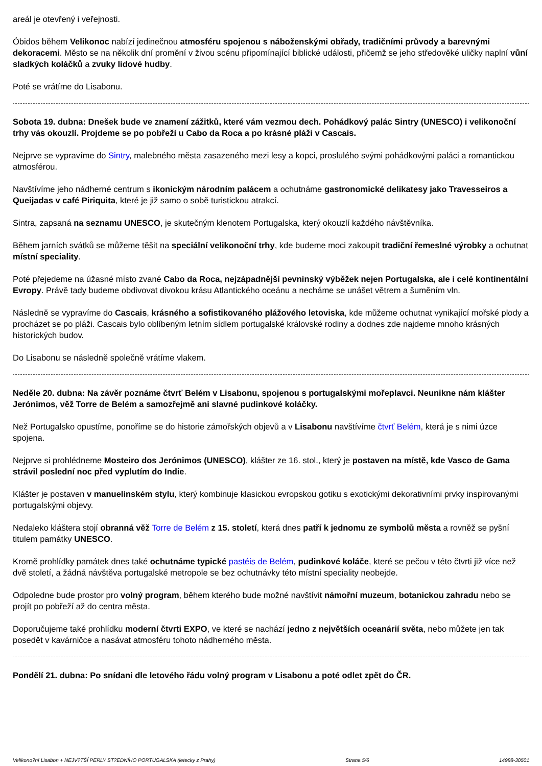areál je otevřený i veřejnosti.
Óbidos během Velikonoc nabízí jedinečnou atmosféru spojenou s náboženskými obřady, tradičními průvody a barevnými dekoracemi. Město se na několik dní promění v živou scénu připomínající biblické události, přičemž se jeho středověké uličky naplní vůní sladkých koláčků a zvuky lidové hudby.
Poté se vrátíme do Lisabonu.
Sobota 19. dubna: Dnešek bude ve znamení zážitků, které vám vezmou dech. Pohádkový palác Sintry (UNESCO) i velikonoční trhy vás okouzlí. Projdeme se po pobřeží u Cabo da Roca a po krásné pláži v Cascais.
Nejprve se vypravíme do Sintry, malebného města zasazeného mezi lesy a kopci, proslulého svými pohádkovými paláci a romantickou atmosférou.
Navštívíme jeho nádherné centrum s ikonickým národním palácem a ochutnáme gastronomické delikatesy jako Travesseiros a Queijadas v café Piriquita, které je již samo o sobě turistickou atrakcí.
Sintra, zapsaná na seznamu UNESCO, je skutečným klenotem Portugalska, který okouzlí každého návštěvníka.
Během jarních svátků se můžeme těšit na speciální velikonoční trhy, kde budeme moci zakoupit tradiční řemeslné výrobky a ochutnat místní speciality.
Poté přejedeme na úžasné místo zvané Cabo da Roca, nejzápadnější pevninský výběžek nejen Portugalska, ale i celé kontinentální Evropy. Právě tady budeme obdivovat divokou krásu Atlantického oceánu a necháme se unášet větrem a šuměním vln.
Následně se vypravíme do Cascais, krásného a sofistikovaného plážového letoviska, kde můžeme ochutnat vynikající mořské plody a procházet se po pláži. Cascais bylo oblíbeným letním sídlem portugalské královské rodiny a dodnes zde najdeme mnoho krásných historických budov.
Do Lisabonu se následně společně vrátíme vlakem.
Neděle 20. dubna: Na závěr poznáme čtvrť Belém v Lisabonu, spojenou s portugalskými mořeplavci. Neunikne nám klášter Jerónimos, věž Torre de Belém a samozřejmě ani slavné pudinkové koláčky.
Než Portugalsko opustíme, ponoříme se do historie zámořských objevů a v Lisabonu navštívíme čtvrť Belém, která je s nimi úzce spojena.
Nejprve si prohlédneme Mosteiro dos Jerónimos (UNESCO), klášter ze 16. stol., který je postaven na místě, kde Vasco de Gama strávil poslední noc před vyplutím do Indie.
Klášter je postaven v manuelinském stylu, který kombinuje klasickou evropskou gotiku s exotickými dekorativními prvky inspirovanými portugalskými objevy.
Nedaleko kláštera stojí obranná věž Torre de Belém z 15. století, která dnes patří k jednomu ze symbolů města a rovněž se pyšní titulem památky UNESCO.
Kromě prohlídky památek dnes také ochutnáme typické pastéis de Belém, pudinkové koláče, které se pečou v této čtvrti již více než dvě století, a žádná návštěva portugalské metropole se bez ochutnávky této místní speciality neobejde.
Odpoledne bude prostor pro volný program, během kterého bude možné navštívit námořní muzeum, botanickou zahradu nebo se projít po pobřeží až do centra města.
Doporučujeme také prohlídku moderní čtvrti EXPO, ve které se nachází jedno z největších oceanárií světa, nebo můžete jen tak posedět v kavárničce a nasávat atmosféru tohoto nádherného města.
Pondělí 21. dubna: Po snídani dle letového řádu volný program v Lisabonu a poté odlet zpět do ČR.
Velikono?ní Lisabon + NEJV?TŠÍ PERLY ST?EDNÍHO PORTUGALSKA (letecky z Prahy) Strana 5/6 14988-30501